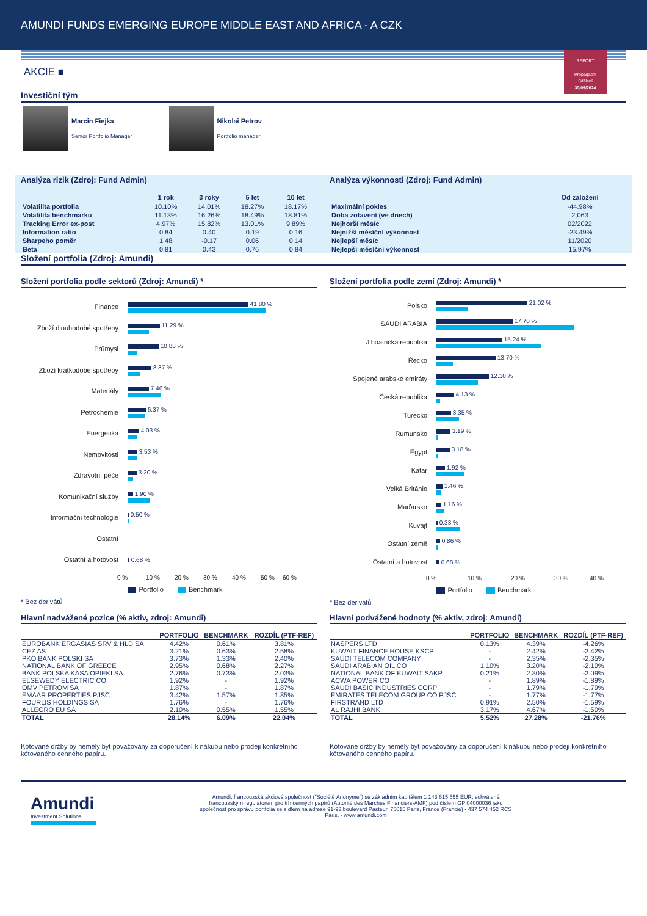AMUNDI FUNDS EMERGING EUROPE MIDDLE EAST AND AFRICA - A CZK
REPORT
Propagační
Sdělení
30/09/2024
AKCIE ■
Investiční tým
Marcin Fiejka
Senior Portfolio Manager
Nikolai Petrov
Portfolio manager
Analýza rizik (Zdroj: Fund Admin)
| | 1 rok | 3 roky | 5 let | 10 let |
| --- | --- | --- | --- | --- |
| Volatilita portfolia | 10.10% | 14.01% | 18.27% | 18.17% |
| Volatilita benchmarku | 11.13% | 16.26% | 18.49% | 18.81% |
| Tracking Error ex-post | 4.97% | 15.82% | 13.01% | 9.89% |
| Information ratio | 0.84 | 0.40 | 0.19 | 0.16 |
| Sharpeho poměr | 1.48 | -0.17 | 0.06 | 0.14 |
| Beta | 0.81 | 0.43 | 0.76 | 0.84 |
Analýza výkonnosti (Zdroj: Fund Admin)
| | Od založení |
| --- | --- |
| Maximální pokles | -44.98% |
| Doba zotavení (ve dnech) | 2,063 |
| Nejhorší měsíc | 02/2022 |
| Nejnižší měsíční výkonnost | -23.49% |
| Nejlepší měsíc | 11/2020 |
| Nejlepší měsíční výkonnost | 15.97% |
Složení portfolia (Zdroj: Amundi)
Složení portfolia podle sektorů (Zdroj: Amundi) *
Finance
41.80 %
Zboží dlouhodobé spotřeby
11.29 %
Průmysl
10.88 %
Zboží krátkodobé spotřeby
8.37 %
Materiály
7.46 %
Petrochemie
6.37 %
Energetika
4.03 %
Nemovitosti
3.53 %
Zdravotní péče
3.20 %
Komunikační služby
1.90 %
Informační technologie
0.50 %
Ostatní
Ostatní a hotovost
0.68 %
0 % 10 % 20 % 30 % 40 % 50 % 60 %
Portfolio Benchmark
* Bez derivátů
Složení portfolia podle zemí (Zdroj: Amundi) *
Polsko
21.02 %
SAUDI ARABIA
17.70 %
Jihoafrická republika
15.24 %
Řecko
13.70 %
Spojené arabské emiráty
12.10 %
Česká republika
4.13 %
Turecko
3.35 %
Rumunsko
3.19 %
Egypt
3.18 %
Katar
1.92 %
Velká Británie
1.46 %
Maďarsko
1.16 %
Kuvajt
0.33 %
Ostatní země
0.86 %
Ostatní a hotovost
0.68 %
0 % 10 % 20 % 30 % 40 %
Portfolio Benchmark
* Bez derivátů
Hlavní nadvážené pozice (% aktiv, zdroj: Amundi)
| | PORTFOLIO | BENCHMARK | ROZDÍL (PTF-REF) |
| --- | --- | --- | --- |
| EUROBANK ERGASIAS SRV & HLD SA | 4.42% | 0.61% | 3.81% |
| CEZ AS | 3.21% | 0.63% | 2.58% |
| PKO BANK POLSKI SA | 3.73% | 1.33% | 2.40% |
| NATIONAL BANK OF GREECE | 2.95% | 0.68% | 2.27% |
| BANK POLSKA KASA OPIEKI SA | 2.76% | 0.73% | 2.03% |
| ELSEWEDY ELECTRIC CO | 1.92% | - | 1.92% |
| OMV PETROM SA | 1.87% | - | 1.87% |
| EMAAR PROPERTIES PJSC | 3.42% | 1.57% | 1.85% |
| FOURLIS HOLDINGS SA | 1.76% | - | 1.76% |
| ALLEGRO EU SA | 2.10% | 0.55% | 1.55% |
| TOTAL | 28.14% | 6.09% | 22.04% |
Kótované držby by neměly být považovány za doporučení k nákupu nebo prodeji konkrétního kótovaného cenného papíru.
Hlavní podvážené hodnoty (% aktiv, zdroj: Amundi)
| | PORTFOLIO | BENCHMARK | ROZDÍL (PTF-REF) |
| --- | --- | --- | --- |
| NASPERS LTD | 0.13% | 4.39% | -4.26% |
| KUWAIT FINANCE HOUSE KSCP | - | 2.42% | -2.42% |
| SAUDI TELECOM COMPANY | - | 2.35% | -2.35% |
| SAUDI ARABIAN OIL CO | 1.10% | 3.20% | -2.10% |
| NATIONAL BANK OF KUWAIT SAKP | 0.21% | 2.30% | -2.09% |
| ACWA POWER CO | - | 1.89% | -1.89% |
| SAUDI BASIC INDUSTRIES CORP | - | 1.79% | -1.79% |
| EMIRATES TELECOM GROUP CO PJSC | - | 1.77% | -1.77% |
| FIRSTRAND LTD | 0.91% | 2.50% | -1.59% |
| AL RAJHI BANK | 3.17% | 4.67% | -1.50% |
| TOTAL | 5.52% | 27.28% | -21.76% |
Kótované držby by neměly být považovány za doporučení k nákupu nebo prodeji konkrétního kótovaného cenného papíru.
Amundi
Investment Solutions
Amundi, francouzská akciová společnost ("Société Anonyme") se základním kapitálem 1 143 615 555 EUR, schválená francouzským regulátorem pro trh cenných papírů (Autorité des Marchés Financiers-AMF) pod číslem GP 04000036 jako společnost pro správu portfolia se sídlem na adrese 91-93 boulevard Pasteur, 75015 Paris, France (Francie) - 437 574 452 RCS Paris. - www.amundi.com